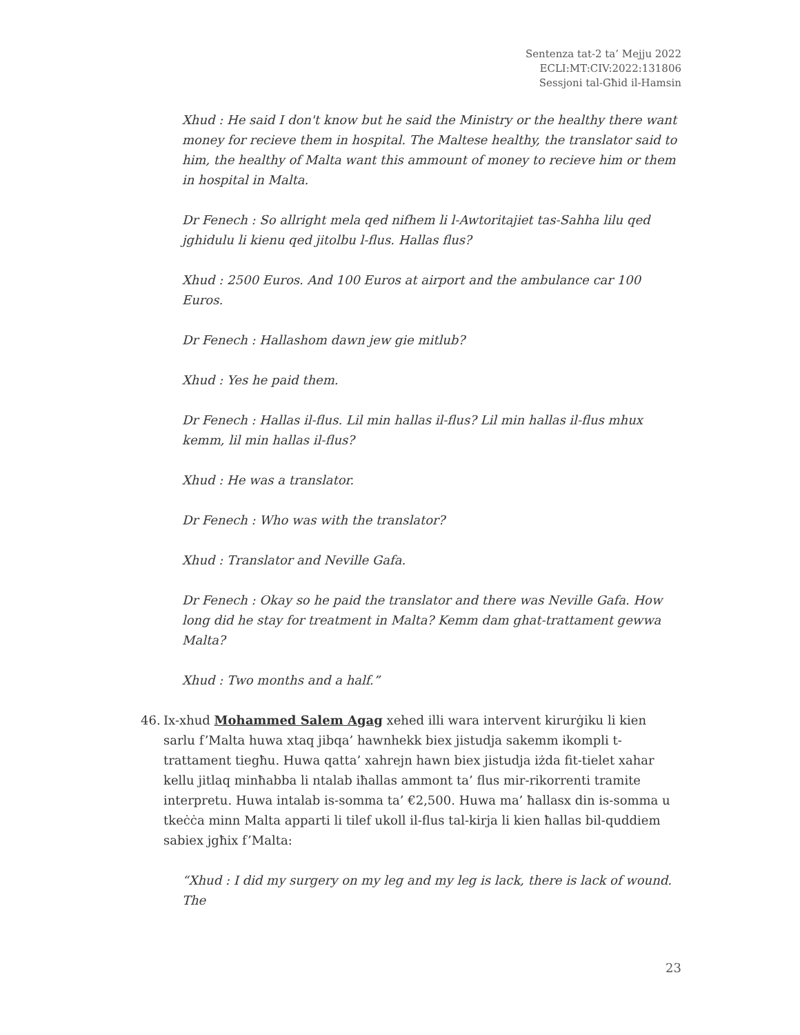Sentenza tat-2 ta’ Mejju 2022
ECLI:MT:CIV:2022:131806
Sessjoni tal-Għid il-Hamsin
Xhud : He said I don't know but he said the Ministry or the healthy there want money for recieve them in hospital. The Maltese healthy, the translator said to him, the healthy of Malta want this ammount of money to recieve him or them in hospital in Malta.
Dr Fenech : So allright mela qed nifhem li l-Awtoritajiet tas-Sahha lilu qed jghidulu li kienu qed jitolbu l-flus. Hallas flus?
Xhud : 2500 Euros. And 100 Euros at airport and the ambulance car 100 Euros.
Dr Fenech : Hallashom dawn jew gie mitlub?
Xhud : Yes he paid them.
Dr Fenech : Hallas il-flus. Lil min hallas il-flus? Lil min hallas il-flus mhux kemm, lil min hallas il-flus?
Xhud : He was a translator.
Dr Fenech : Who was with the translator?
Xhud : Translator and Neville Gafa.
Dr Fenech : Okay so he paid the translator and there was Neville Gafa. How long did he stay for treatment in Malta? Kemm dam ghat-trattament gewwa Malta?
Xhud : Two months and a half.”
46. Ix-xhud Mohammed Salem Agag xehed illi wara intervent kirurġiku li kien sarlu f’Malta huwa xtaq jibqa’ hawnhekk biex jistudja sakemm ikompli t-trattament tiegħu. Huwa qatta’ xahrejn hawn biex jistudja iżda fit-tielet xahar kellu jitlaq minħabba li ntalab iħallas ammont ta’ flus mir-rikorrenti tramite interpretu. Huwa intalab is-somma ta’ €2,500. Huwa ma’ ħallasx din is-somma u tkeċċa minn Malta apparti li tilef ukoll il-flus tal-kirja li kien ħallas bil-quddiem sabiex jgħix f’Malta:
“Xhud : I did my surgery on my leg and my leg is lack, there is lack of wound. The
23